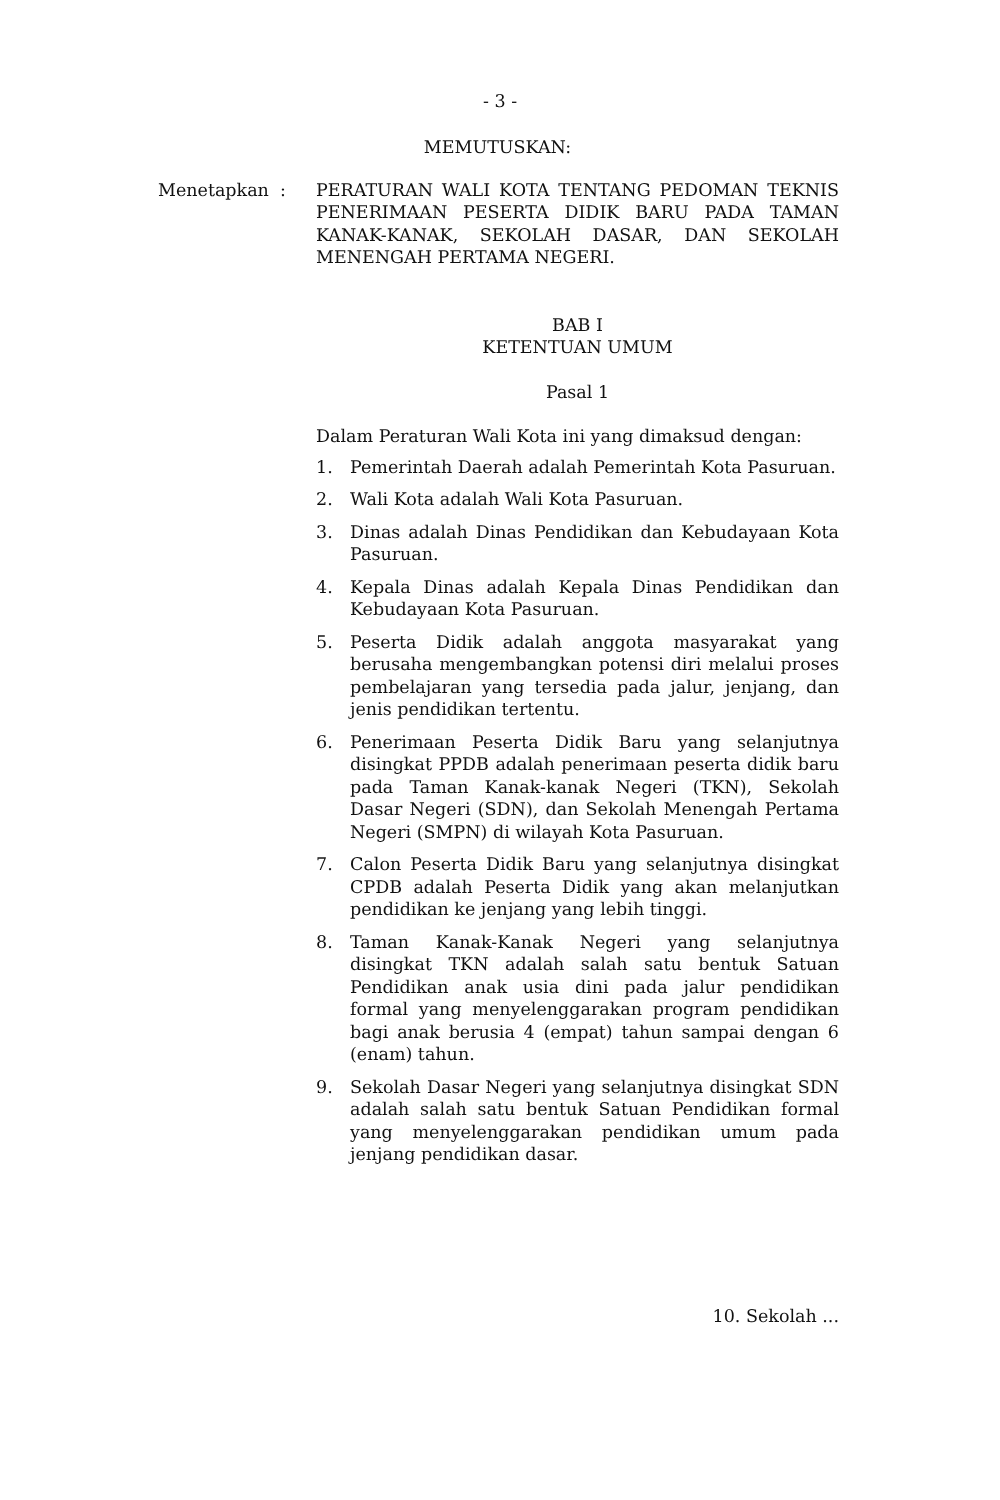- 3 -
MEMUTUSKAN:
Menetapkan : PERATURAN WALI KOTA TENTANG PEDOMAN TEKNIS PENERIMAAN PESERTA DIDIK BARU PADA TAMAN KANAK-KANAK, SEKOLAH DASAR, DAN SEKOLAH MENENGAH PERTAMA NEGERI.
BAB I
KETENTUAN UMUM
Pasal 1
Dalam Peraturan Wali Kota ini yang dimaksud dengan:
1. Pemerintah Daerah adalah Pemerintah Kota Pasuruan.
2. Wali Kota adalah Wali Kota Pasuruan.
3. Dinas adalah Dinas Pendidikan dan Kebudayaan Kota Pasuruan.
4. Kepala Dinas adalah Kepala Dinas Pendidikan dan Kebudayaan Kota Pasuruan.
5. Peserta Didik adalah anggota masyarakat yang berusaha mengembangkan potensi diri melalui proses pembelajaran yang tersedia pada jalur, jenjang, dan jenis pendidikan tertentu.
6. Penerimaan Peserta Didik Baru yang selanjutnya disingkat PPDB adalah penerimaan peserta didik baru pada Taman Kanak-kanak Negeri (TKN), Sekolah Dasar Negeri (SDN), dan Sekolah Menengah Pertama Negeri (SMPN) di wilayah Kota Pasuruan.
7. Calon Peserta Didik Baru yang selanjutnya disingkat CPDB adalah Peserta Didik yang akan melanjutkan pendidikan ke jenjang yang lebih tinggi.
8. Taman Kanak-Kanak Negeri yang selanjutnya disingkat TKN adalah salah satu bentuk Satuan Pendidikan anak usia dini pada jalur pendidikan formal yang menyelenggarakan program pendidikan bagi anak berusia 4 (empat) tahun sampai dengan 6 (enam) tahun.
9. Sekolah Dasar Negeri yang selanjutnya disingkat SDN adalah salah satu bentuk Satuan Pendidikan formal yang menyelenggarakan pendidikan umum pada jenjang pendidikan dasar.
10. Sekolah ...